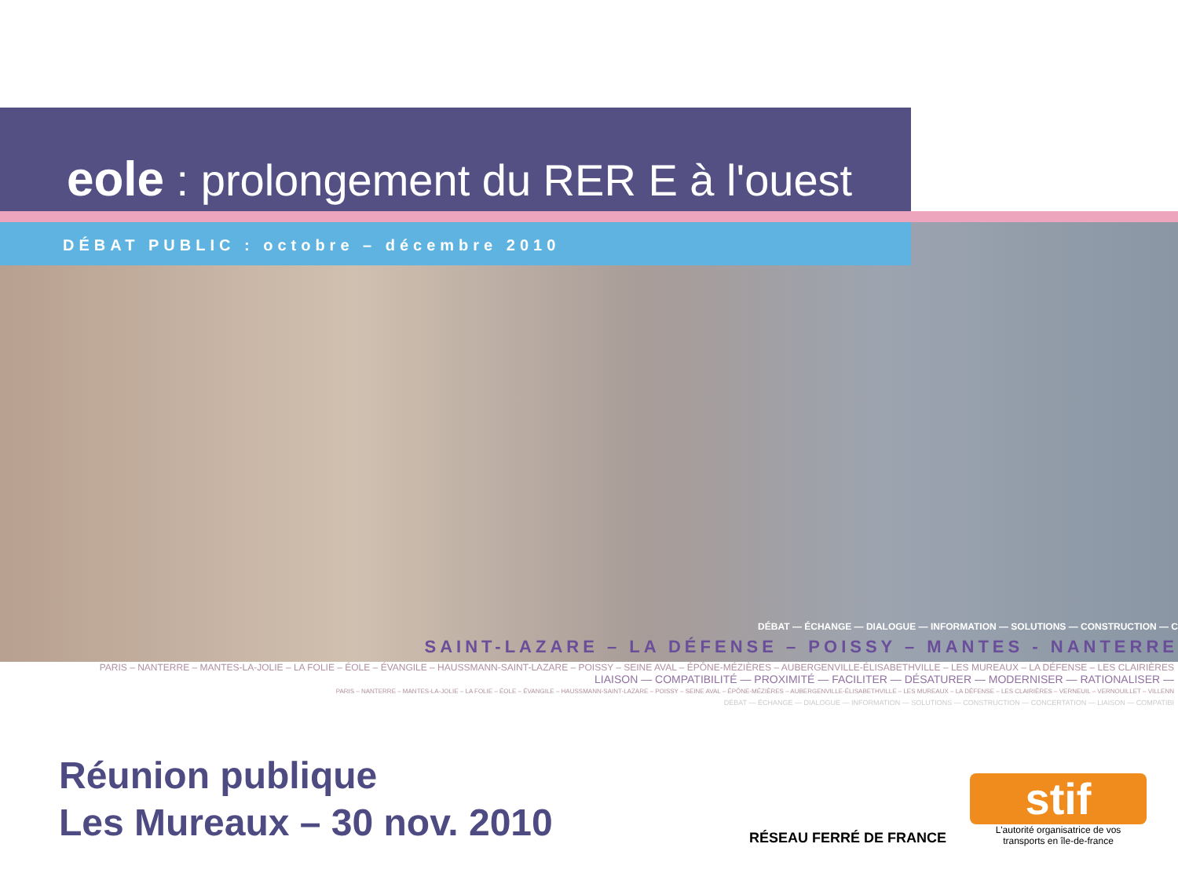eole : prolongement du RER E à l'ouest
DÉBAT PUBLIC : octobre – décembre 2010
DÉBAT — ÉCHANGE — DIALOGUE — INFORMATION — SOLUTIONS — CONSTRUCTION — C
SAINT-LAZARE – LA DÉFENSE – POISSY – MANTES - NANTERRE
PARIS – NANTERRE – MANTES-LA-JOLIE – LA FOLIE – ÉOLE – ÉVANGILE – HAUSSMANN-SAINT-LAZARE – POISSY – SEINE AVAL – ÉPÔNE-MÉZIÈRES – AUBERGENVILLE-ÉLISABETHVILLE – LES MUREAUX – LA DÉFENSE – LES CLAIRIÈRES
LIAISON — COMPATIBILITÉ — PROXIMITÉ — FACILITER — DÉSATURER — MODERNISER — RATIONALISER —
PARIS – NANTERRE – MANTES-LA-JOLIE – LA FOLIE – ÉOLE – ÉVANGILE – HAUSSMANN-SAINT-LAZARE – POISSY – SEINE AVAL – ÉPÔNE-MÉZIÈRES – AUBERGENVILLE-ÉLISABETHVILLE – LES MUREAUX – LA DÉFENSE – LES CLAIRIÈRES – VERNEUIL – VERNOUILLET – VILLENN
DÉBAT — ÉCHANGE — DIALOGUE — INFORMATION — SOLUTIONS — CONSTRUCTION — CONCERTATION — LIAISON — COMPATIBI
Réunion publique
Les Mureaux – 30 nov. 2010
RÉSEAU FERRÉ DE FRANCE
stif
L'autorité organisatrice de vos
transports en île-de-france